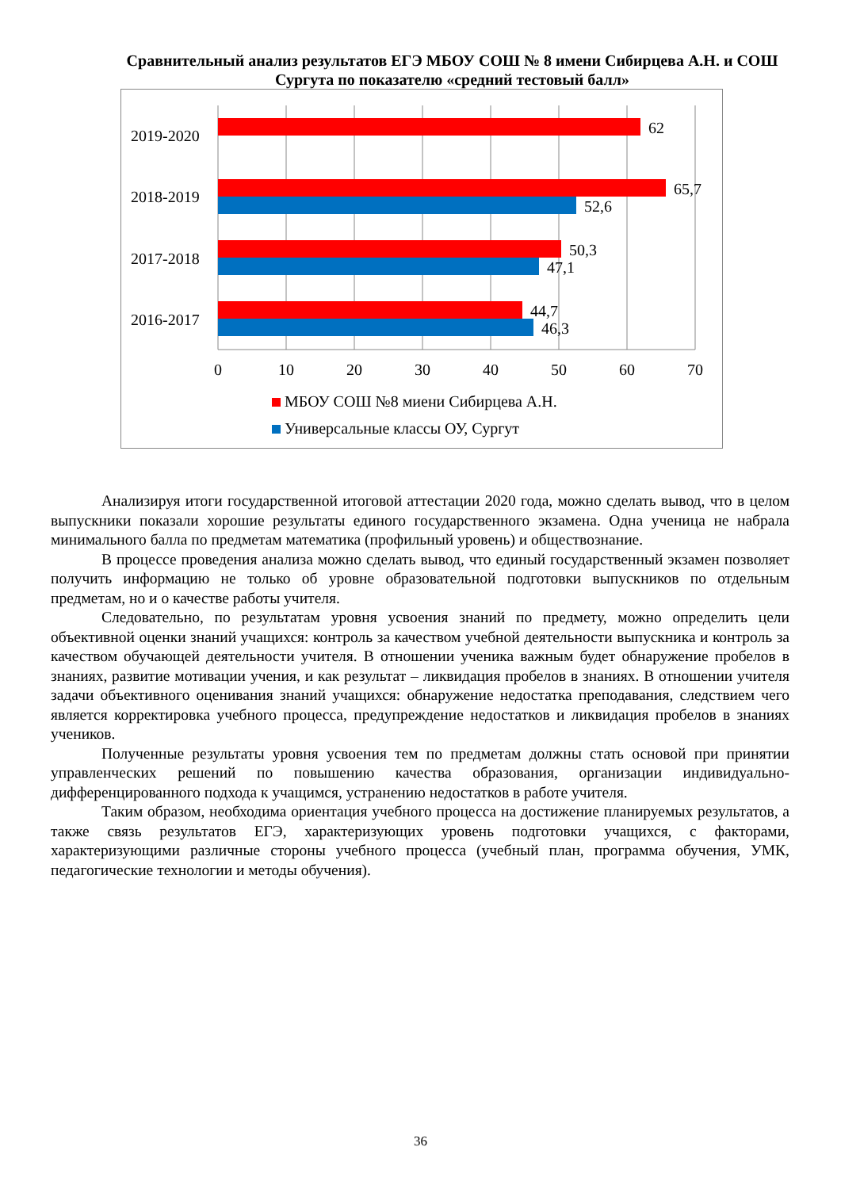Сравнительный анализ результатов ЕГЭ МБОУ СОШ № 8 имени Сибирцева А.Н. и СОШ Сургута по показателю «средний тестовый балл»
62
65,7
52,6
50,3
47,1
44,7
46,3
2019-2020
2018-2019
2017-2018
2016-2017
0
10
20
30
40
50
60
70
МБОУ СОШ №8 миени Сибирцева А.Н.
Универсальные классы ОУ, Сургут
Анализируя итоги государственной итоговой аттестации 2020 года, можно сделать вывод, что в целом выпускники показали хорошие результаты единого государственного экзамена. Одна ученица не набрала минимального балла по предметам математика (профильный уровень) и обществознание.
В процессе проведения анализа можно сделать вывод, что единый государственный экзамен позволяет получить информацию не только об уровне образовательной подготовки выпускников по отдельным предметам, но и о качестве работы учителя.
Следовательно, по результатам уровня усвоения знаний по предмету, можно определить цели объективной оценки знаний учащихся: контроль за качеством учебной деятельности выпускника и контроль за качеством обучающей деятельности учителя. В отношении ученика важным будет обнаружение пробелов в знаниях, развитие мотивации учения, и как результат – ликвидация пробелов в знаниях. В отношении учителя задачи объективного оценивания знаний учащихся: обнаружение недостатка преподавания, следствием чего является корректировка учебного процесса, предупреждение недостатков и ликвидация пробелов в знаниях учеников.
Полученные результаты уровня усвоения тем по предметам должны стать основой при принятии управленческих решений по повышению качества образования, организации индивидуально-дифференцированного подхода к учащимся, устранению недостатков в работе учителя.
Таким образом, необходима ориентация учебного процесса на достижение планируемых результатов, а также связь результатов ЕГЭ, характеризующих уровень подготовки учащихся, с факторами, характеризующими различные стороны учебного процесса (учебный план, программа обучения, УМК, педагогические технологии и методы обучения).
36